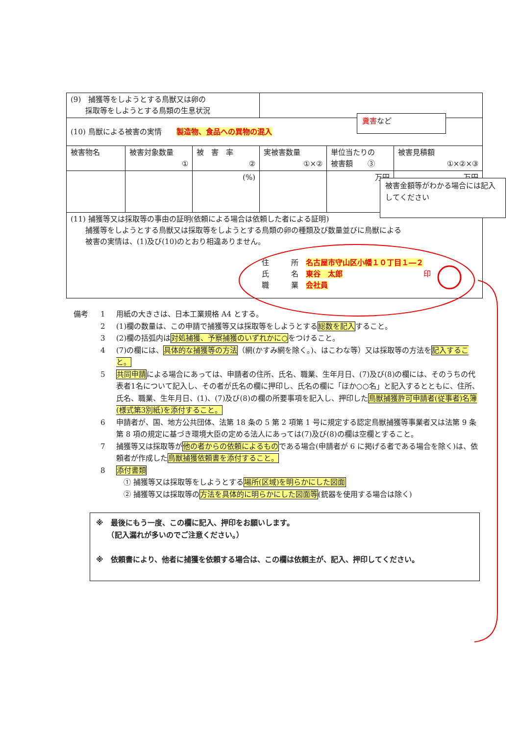| (9) 捕獲等をしようとする鳥獣又は卵の 採取等をしようとする鳥類の生息状況 | | | | | |
| (10) 鳥獣による被害の実情 製造物、食品への異物の混入 | | | | | |
| 被害物名 | 被害対象数量 ① | 被 害 率 ② | 実被害数量 ①×② | 単位当たりの 被害額 ③ | 被害見積額 ①×②×③ |
| | | (%) | | 万円 | 万円 |
| (11) 捕獲等又は採取等の事由の証明(依頼による場合は依頼した者による証明) 捕獲等をしようとする鳥獣又は採取等をしようとする鳥類の卵の種類及び数量並びに鳥獣による 被害の実情は、(1)及び(10)のとおり相違ありません。 住 所 名古屋市守山区小幡１０丁目１―２ 氏 名 東谷 太郎 印 職 業 会社員 | | | | | |
備考 1 用紙の大きさは、日本工業規格 A4 とする。
2 (1)欄の数量は、この申請で捕獲等又は採取等をしようとする総数を記入すること。
3 (2)欄の括弧内は対処捕獲、予察捕獲のいずれかに○をつけること。
4 (7)の欄には、具体的な捕獲等の方法（網(かすみ網を除く。)、はこわな等）又は採取等の方法を記入すること。
5 共同申請による場合にあっては、申請者の住所、氏名、職業、生年月日、(7)及び(8)の欄には、そのうちの代表者1名について記入し、その者が氏名の欄に押印し、氏名の欄に「ほか○○名」と記入するとともに、住所、氏名、職業、生年月日、(1)、(7)及び(8)の欄の所要事項を記入し、押印した鳥獣捕獲許可申請者(従事者)名簿(様式第3別紙)を添付すること。
6 申請者が、国、地方公共団体、法第 18 条の 5 第 2 項第 1 号に規定する認定鳥獣捕獲等事業者又は法第 9 条第 8 項の規定に基づき環境大臣の定める法人にあっては(7)及び(8)の欄は空欄とすること。
7 捕獲等又は採取等が他の者からの依頼によるものである場合(申請者が 6 に掲げる者である場合を除く)は、依頼者が作成した鳥獣捕獲依頼書を添付すること。
8 添付書類
　① 捕獲等又は採取等をしようとする場所(区域)を明らかにした図面
　② 捕獲等又は採取等の方法を具体的に明らかにした図面等(銃器を使用する場合は除く)
※　最後にもう一度、この欄に記入、押印をお願いします。
　　（記入漏れが多いのでご注意ください。）
※　依頼書により、他者に捕獲を依頼する場合は、この欄は依頼主が、記入、押印してください。
糞害など
被害金額等がわかる場合には記入してください